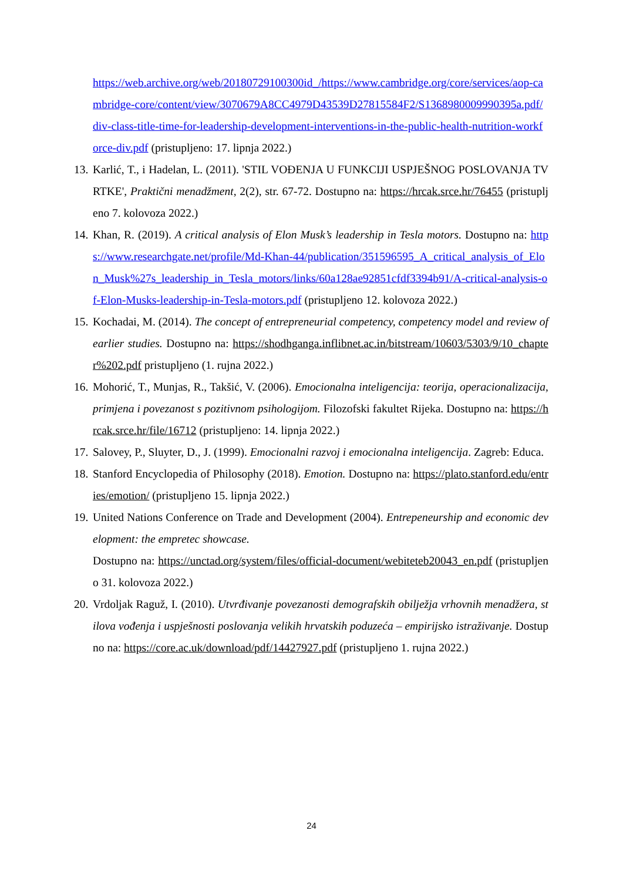https://web.archive.org/web/20180729100300id_/https://www.cambridge.org/core/services/aop-cambridge-core/content/view/3070679A8CC4979D43539D27815584F2/S1368980009990395a.pdf/div-class-title-time-for-leadership-development-interventions-in-the-public-health-nutrition-workforce-div.pdf (pristupljeno: 17. lipnja 2022.)
13. Karlić, T., i Hadelan, L. (2011). 'STIL VOĐENJA U FUNKCIJI USPJEŠNOG POSLOVANJA TVRTKE', Praktični menadžment, 2(2), str. 67-72. Dostupno na: https://hrcak.srce.hr/76455 (pristupljeno 7. kolovoza 2022.)
14. Khan, R. (2019). A critical analysis of Elon Musk’s leadership in Tesla motors. Dostupno na: https://www.researchgate.net/profile/Md-Khan-44/publication/351596595_A_critical_analysis_of_Elon_Musk%27s_leadership_in_Tesla_motors/links/60a128ae92851cfdf3394b91/A-critical-analysis-of-Elon-Musks-leadership-in-Tesla-motors.pdf (pristupljeno 12. kolovoza 2022.)
15. Kochadai, M. (2014). The concept of entrepreneurial competency, competency model and review of earlier studies. Dostupno na: https://shodhganga.inflibnet.ac.in/bitstream/10603/5303/9/10_chapter%202.pdf pristupljeno (1. rujna 2022.)
16. Mohorić, T., Munjas, R., Takšić, V. (2006). Emocionalna inteligencija: teorija, operacionalizacija, primjena i povezanost s pozitivnom psihologijom. Filozofski fakultet Rijeka. Dostupno na: https://hrcak.srce.hr/file/16712 (pristupljeno: 14. lipnja 2022.)
17. Salovey, P., Sluyter, D., J. (1999). Emocionalni razvoj i emocionalna inteligencija. Zagreb: Educa.
18. Stanford Encyclopedia of Philosophy (2018). Emotion. Dostupno na: https://plato.stanford.edu/entries/emotion/ (pristupljeno 15. lipnja 2022.)
19. United Nations Conference on Trade and Development (2004). Entrepeneurship and economic development: the empretec showcase.
Dostupno na: https://unctad.org/system/files/official-document/webiteteb20043_en.pdf (pristupljeno 31. kolovoza 2022.)
20. Vrdoljak Raguž, I. (2010). Utvrđivanje povezanosti demografskih obilježja vrhovnih menadžera, stilova vođenja i uspješnosti poslovanja velikih hrvatskih poduzeća – empirijsko istraživanje. Dostupno na: https://core.ac.uk/download/pdf/14427927.pdf (pristupljeno 1. rujna 2022.)
24